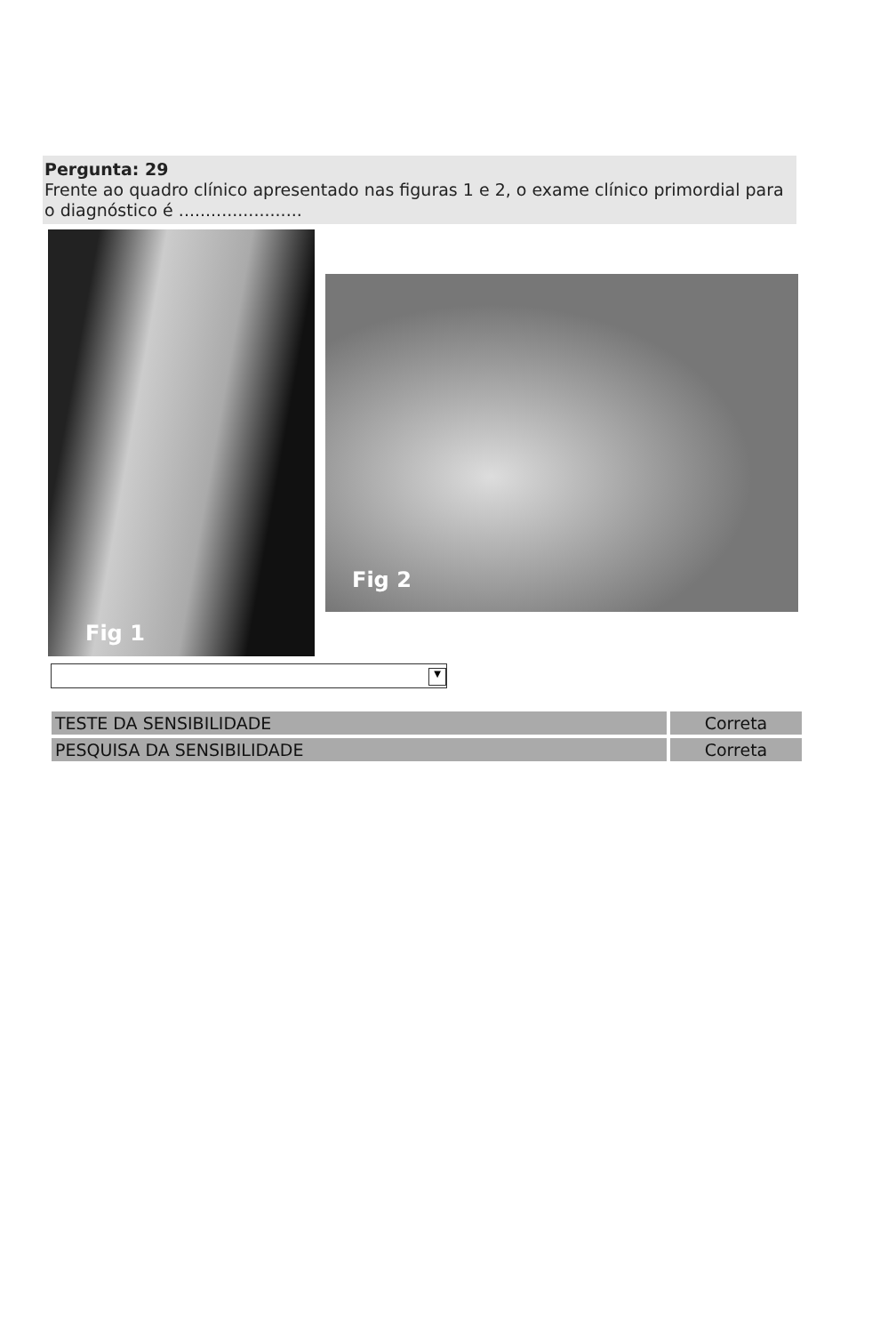Pergunta: 29
Frente ao quadro clínico apresentado nas figuras 1 e 2, o exame clínico primordial para o diagnóstico é .......................
Fig 1
Fig 2
▼
| TESTE DA SENSIBILIDADE | Correta |
| PESQUISA DA SENSIBILIDADE | Correta |